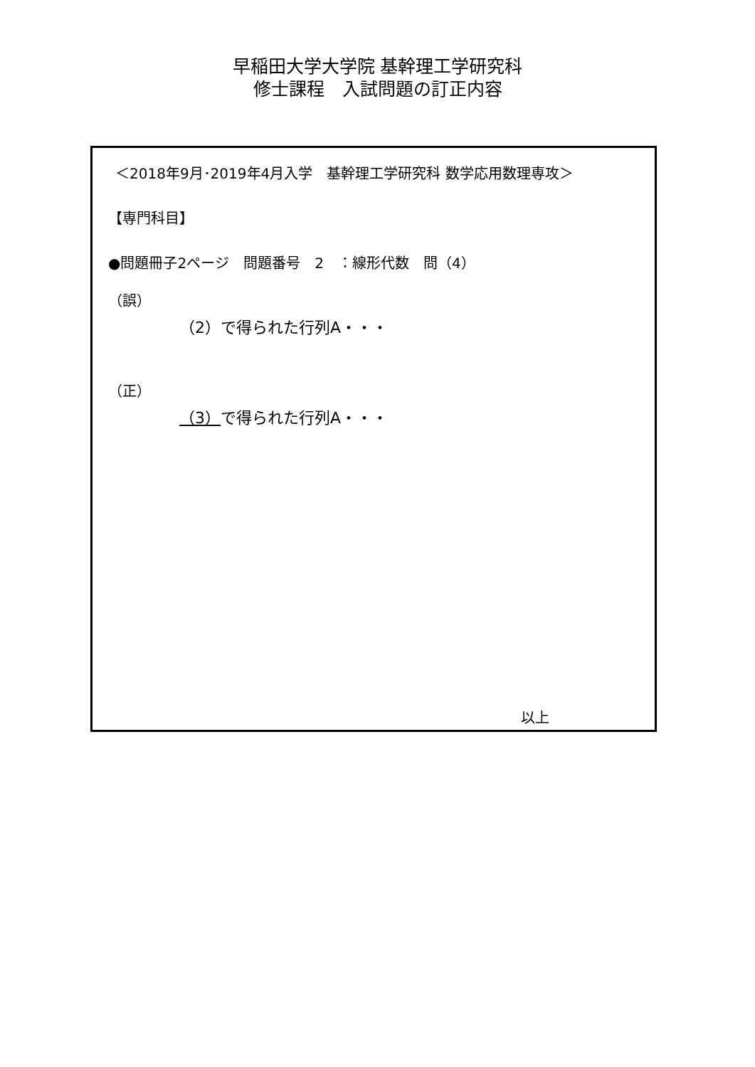早稲田大学大学院 基幹理工学研究科
修士課程　入試問題の訂正内容
＜2018年9月･2019年4月入学　基幹理工学研究科 数学応用数理専攻＞
【専門科目】
●問題冊子2ページ　問題番号　2　：線形代数　問（4）
（誤）
（2）で得られた行列A・・・
（正）
（3）で得られた行列A・・・
以上